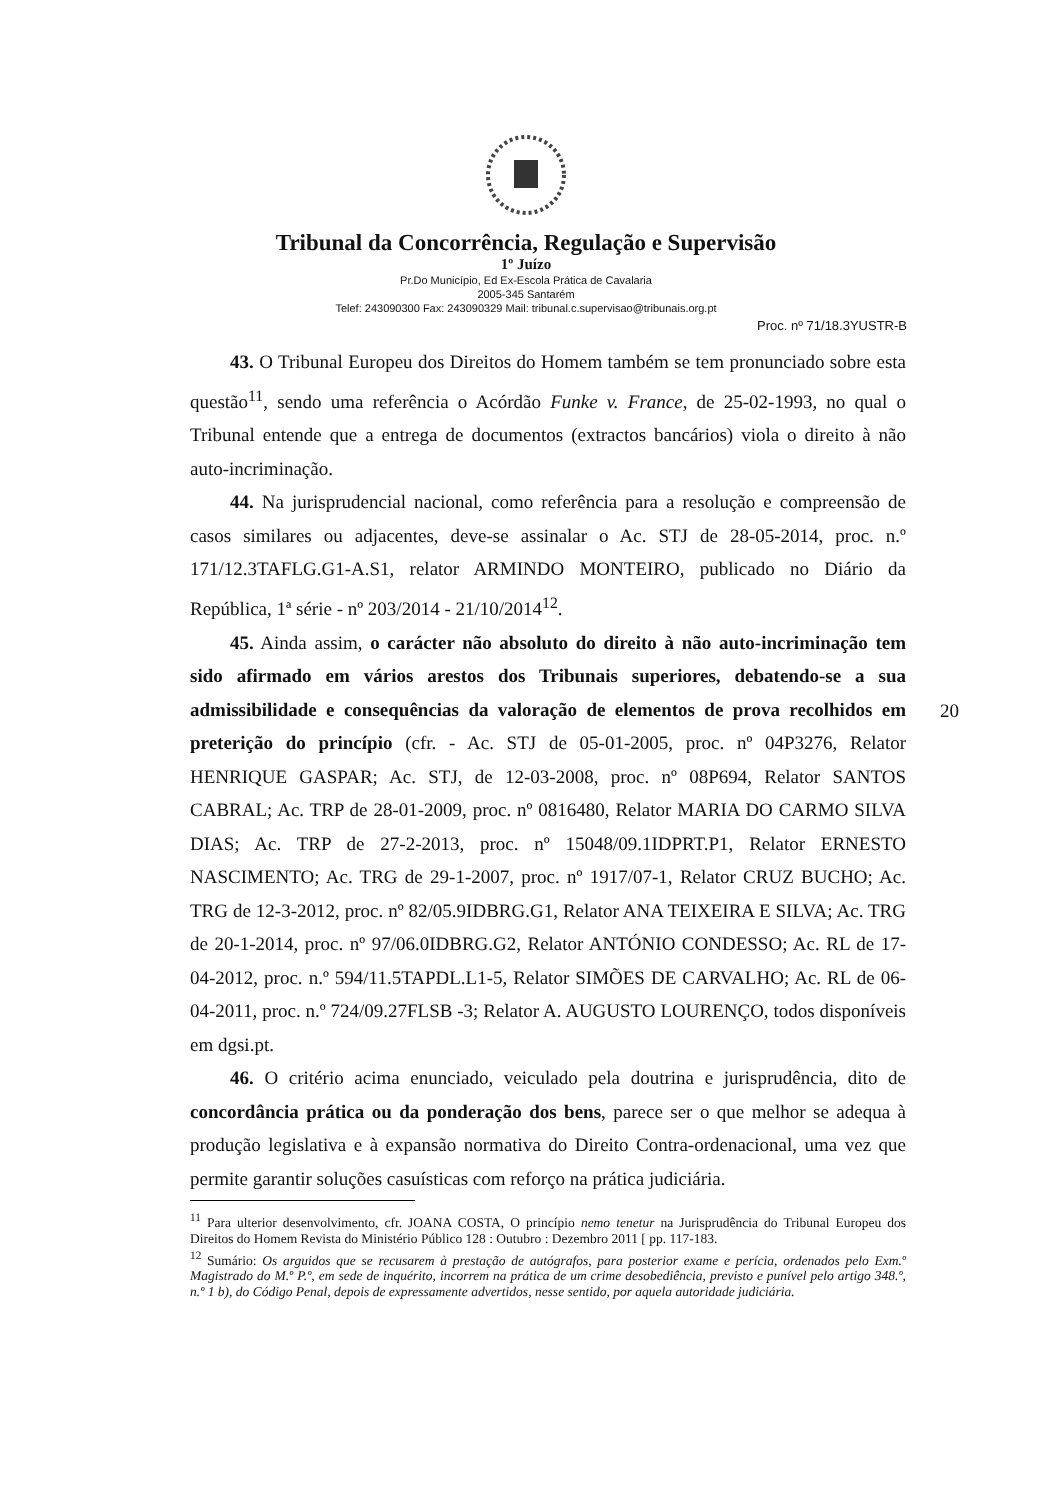Tribunal da Concorrência, Regulação e Supervisão
1º Juízo
Pr.Do Município, Ed Ex-Escola Prática de Cavalaria
2005-345 Santarém
Telef: 243090300 Fax: 243090329 Mail: tribunal.c.supervisao@tribunais.org.pt
Proc. nº 71/18.3YUSTR-B
43. O Tribunal Europeu dos Direitos do Homem também se tem pronunciado sobre esta questão<sup>11</sup>, sendo uma referência o Acórdão Funke v. France, de 25-02-1993, no qual o Tribunal entende que a entrega de documentos (extractos bancários) viola o direito à não auto-incriminação.
44. Na jurisprudencial nacional, como referência para a resolução e compreensão de casos similares ou adjacentes, deve-se assinalar o Ac. STJ de 28-05-2014, proc. n.º 171/12.3TAFLG.G1-A.S1, relator ARMINDO MONTEIRO, publicado no Diário da República, 1ª série - nº 203/2014 - 21/10/2014<sup>12</sup>.
45. Ainda assim, o carácter não absoluto do direito à não auto-incriminação tem sido afirmado em vários arestos dos Tribunais superiores, debatendo-se a sua admissibilidade e consequências da valoração de elementos de prova recolhidos em preterição do princípio (cfr. - Ac. STJ de 05-01-2005, proc. nº 04P3276, Relator HENRIQUE GASPAR; Ac. STJ, de 12-03-2008, proc. nº 08P694, Relator SANTOS CABRAL; Ac. TRP de 28-01-2009, proc. nº 0816480, Relator MARIA DO CARMO SILVA DIAS; Ac. TRP de 27-2-2013, proc. nº 15048/09.1IDPRT.P1, Relator ERNESTO NASCIMENTO; Ac. TRG de 29-1-2007, proc. nº 1917/07-1, Relator CRUZ BUCHO; Ac. TRG de 12-3-2012, proc. nº 82/05.9IDBRG.G1, Relator ANA TEIXEIRA E SILVA; Ac. TRG de 20-1-2014, proc. nº 97/06.0IDBRG.G2, Relator ANTÓNIO CONDESSO; Ac. RL de 17-04-2012, proc. n.º 594/11.5TAPDL.L1-5, Relator SIMÕES DE CARVALHO; Ac. RL de 06-04-2011, proc. n.º 724/09.27FLSB -3; Relator A. AUGUSTO LOURENÇO, todos disponíveis em dgsi.pt.
46. O critério acima enunciado, veiculado pela doutrina e jurisprudência, dito de concordância prática ou da ponderação dos bens, parece ser o que melhor se adequa à produção legislativa e à expansão normativa do Direito Contra-ordenacional, uma vez que permite garantir soluções casuísticas com reforço na prática judiciária.
20
<sup>11</sup> Para ulterior desenvolvimento, cfr. JOANA COSTA, O princípio nemo tenetur na Jurisprudência do Tribunal Europeu dos Direitos do Homem Revista do Ministério Público 128 : Outubro : Dezembro 2011 [ pp. 117-183.
<sup>12</sup> Sumário: Os arguidos que se recusarem à prestação de autógrafos, para posterior exame e perícia, ordenados pelo Exm.º Magistrado do M.º P.º, em sede de inquérito, incorrem na prática de um crime desobediência, previsto e punível pelo artigo 348.º, n.º 1 b), do Código Penal, depois de expressamente advertidos, nesse sentido, por aquela autoridade judiciária.